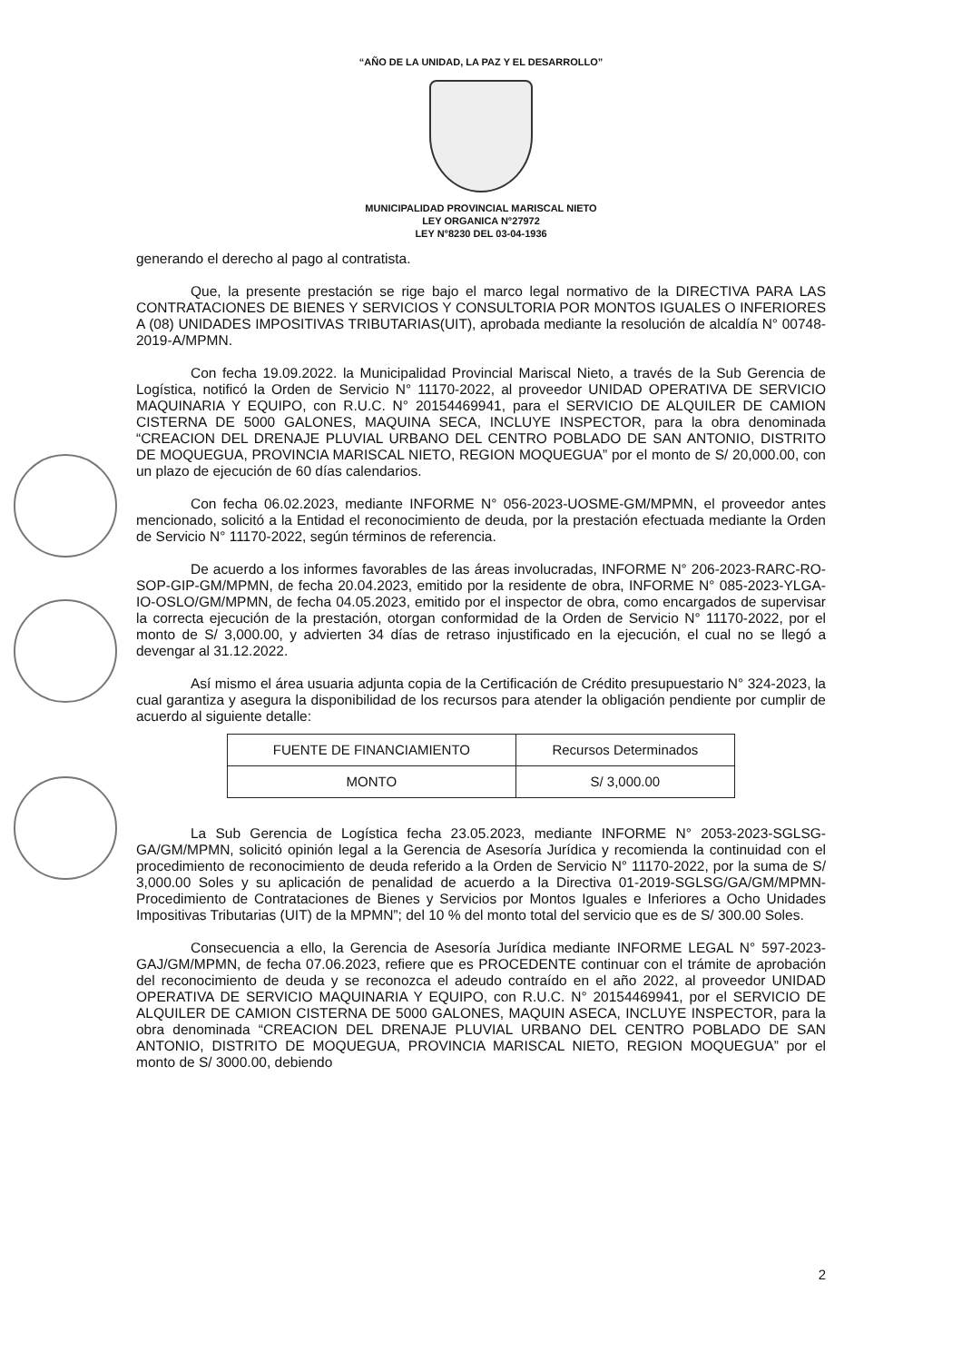“AÑO DE LA UNIDAD, LA PAZ Y EL DESARROLLO”
MUNICIPALIDAD PROVINCIAL MARISCAL NIETO
LEY ORGANICA N°27972
LEY N°8230 DEL 03-04-1936
generando el derecho al pago al contratista.
Que, la presente prestación se rige bajo el marco legal normativo de la DIRECTIVA PARA LAS CONTRATACIONES DE BIENES Y SERVICIOS Y CONSULTORIA POR MONTOS IGUALES O INFERIORES A (08) UNIDADES IMPOSITIVAS TRIBUTARIAS(UIT), aprobada mediante la resolución de alcaldía N° 00748-2019-A/MPMN.
Con fecha 19.09.2022. la Municipalidad Provincial Mariscal Nieto, a través de la Sub Gerencia de Logística, notificó la Orden de Servicio N° 11170-2022, al proveedor UNIDAD OPERATIVA DE SERVICIO MAQUINARIA Y EQUIPO, con R.U.C. N° 20154469941, para el SERVICIO DE ALQUILER DE CAMION CISTERNA DE 5000 GALONES, MAQUINA SECA, INCLUYE INSPECTOR, para la obra denominada “CREACION DEL DRENAJE PLUVIAL URBANO DEL CENTRO POBLADO DE SAN ANTONIO, DISTRITO DE MOQUEGUA, PROVINCIA MARISCAL NIETO, REGION MOQUEGUA” por el monto de S/ 20,000.00, con un plazo de ejecución de 60 días calendarios.
Con fecha 06.02.2023, mediante INFORME N° 056-2023-UOSME-GM/MPMN, el proveedor antes mencionado, solicitó a la Entidad el reconocimiento de deuda, por la prestación efectuada mediante la Orden de Servicio N° 11170-2022, según términos de referencia.
De acuerdo a los informes favorables de las áreas involucradas, INFORME N° 206-2023-RARC-RO-SOP-GIP-GM/MPMN, de fecha 20.04.2023, emitido por la residente de obra, INFORME N° 085-2023-YLGA-IO-OSLO/GM/MPMN, de fecha 04.05.2023, emitido por el inspector de obra, como encargados de supervisar la correcta ejecución de la prestación, otorgan conformidad de la Orden de Servicio N° 11170-2022, por el monto de S/ 3,000.00, y advierten 34 días de retraso injustificado en la ejecución, el cual no se llegó a devengar al 31.12.2022.
Así mismo el área usuaria adjunta copia de la Certificación de Crédito presupuestario N° 324-2023, la cual garantiza y asegura la disponibilidad de los recursos para atender la obligación pendiente por cumplir de acuerdo al siguiente detalle:
| FUENTE DE FINANCIAMIENTO | Recursos Determinados |
| MONTO | S/ 3,000.00 |
La Sub Gerencia de Logística fecha 23.05.2023, mediante INFORME N° 2053-2023-SGLSG-GA/GM/MPMN, solicitó opinión legal a la Gerencia de Asesoría Jurídica y recomienda la continuidad con el procedimiento de reconocimiento de deuda referido a la Orden de Servicio N° 11170-2022, por la suma de S/ 3,000.00 Soles y su aplicación de penalidad de acuerdo a la Directiva 01-2019-SGLSG/GA/GM/MPMN-Procedimiento de Contrataciones de Bienes y Servicios por Montos Iguales e Inferiores a Ocho Unidades Impositivas Tributarias (UIT) de la MPMN”; del 10 % del monto total del servicio que es de S/ 300.00 Soles.
Consecuencia a ello, la Gerencia de Asesoría Jurídica mediante INFORME LEGAL N° 597-2023-GAJ/GM/MPMN, de fecha 07.06.2023, refiere que es PROCEDENTE continuar con el trámite de aprobación del reconocimiento de deuda y se reconozca el adeudo contraído en el año 2022, al proveedor UNIDAD OPERATIVA DE SERVICIO MAQUINARIA Y EQUIPO, con R.U.C. N° 20154469941, por el SERVICIO DE ALQUILER DE CAMION CISTERNA DE 5000 GALONES, MAQUIN ASECA, INCLUYE INSPECTOR, para la obra denominada “CREACION DEL DRENAJE PLUVIAL URBANO DEL CENTRO POBLADO DE SAN ANTONIO, DISTRITO DE MOQUEGUA, PROVINCIA MARISCAL NIETO, REGION MOQUEGUA” por el monto de S/ 3000.00, debiendo
2